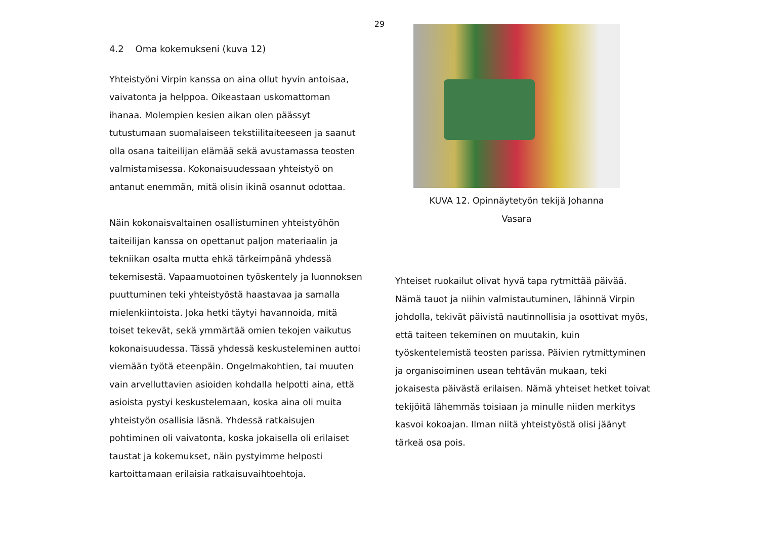29
4.2 Oma kokemukseni (kuva 12)
Yhteistyöni Virpin kanssa on aina ollut hyvin antoisaa, vaivatonta ja helppoa. Oikeastaan uskomattoman ihanaa. Molempien kesien aikan olen päässyt tutustumaan suomalaiseen tekstiilitaiteeseen ja saanut olla osana taiteilijan elämää sekä avustamassa teosten valmistamisessa. Kokonaisuudessaan yhteistyö on antanut enemmän, mitä olisin ikinä osannut odottaa.
Näin kokonaisvaltainen osallistuminen yhteistyöhön taiteilijan kanssa on opettanut paljon materiaalin ja tekniikan osalta mutta ehkä tärkeimpänä yhdessä tekemisestä. Vapaamuotoinen työskentely ja luonnoksen puuttuminen teki yhteistyöstä haastavaa ja samalla mielenkiintoista. Joka hetki täytyi havannoida, mitä toiset tekevät, sekä ymmärtää omien tekojen vaikutus kokonaisuudessa. Tässä yhdessä keskusteleminen auttoi viemään työtä eteenpäin. Ongelmakohtien, tai muuten vain arvelluttavien asioiden kohdalla helpotti aina, että asioista pystyi keskustelemaan, koska aina oli muita yhteistyön osallisia läsnä. Yhdessä ratkaisujen pohtiminen oli vaivatonta, koska jokaisella oli erilaiset taustat ja kokemukset, näin pystyimme helposti kartoittamaan erilaisia ratkaisuvaihtoehtoja.
KUVA 12. Opinnäytetyön tekijä Johanna Vasara
Yhteiset ruokailut olivat hyvä tapa rytmittää päivää. Nämä tauot ja niihin valmistautuminen, lähinnä Virpin johdolla, tekivät päivistä nautinnollisia ja osottivat myös, että taiteen tekeminen on muutakin, kuin työskentelemistä teosten parissa. Päivien rytmittyminen ja organisoiminen usean tehtävän mukaan, teki jokaisesta päivästä erilaisen. Nämä yhteiset hetket toivat tekijöitä lähemmäs toisiaan ja minulle niiden merkitys kasvoi kokoajan. Ilman niitä yhteistyöstä olisi jäänyt tärkeä osa pois.